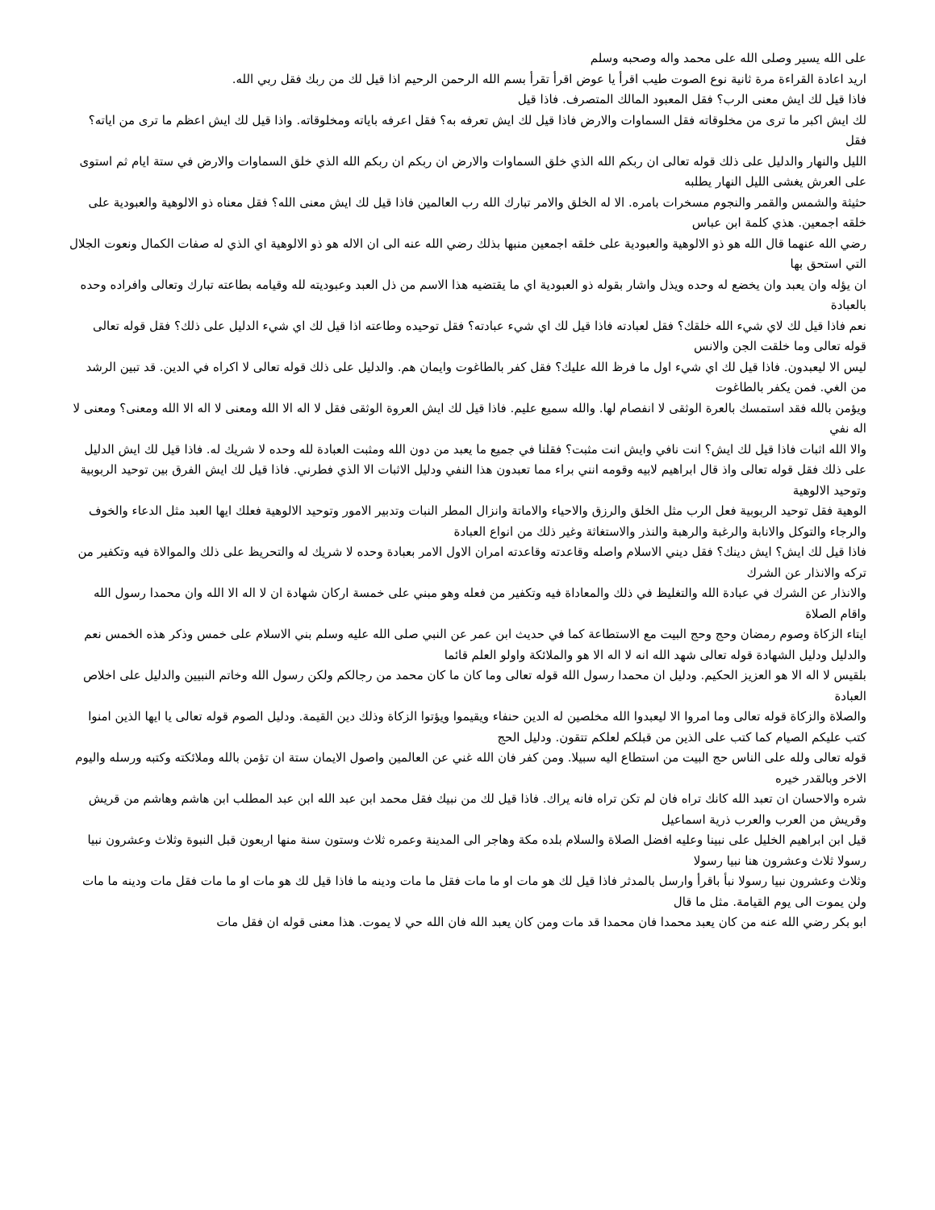على الله يسير وصلى الله على محمد واله وصحبه وسلم
اريد اعادة القراءة مرة ثانية نوع الصوت طيب اقرأ يا عوض اقرأ تقرأ بسم الله الرحمن الرحيم اذا قيل لك من ربك فقل ربي الله.
فاذا قيل لك ايش معنى الرب؟ فقل المعبود المالك المتصرف. فاذا قيل
لك ايش اكبر ما ترى من مخلوقاته فقل السماوات والارض فاذا قيل لك ايش تعرفه به؟ فقل اعرفه باياته ومخلوقاته. واذا قيل لك ايش اعظم ما ترى من اياته؟ فقل
الليل والنهار والدليل على ذلك قوله تعالى ان ربكم الله الذي خلق السماوات والارض ان ربكم ان ربكم الله الذي خلق السماوات والارض في ستة ايام ثم استوى على العرش يغشى الليل النهار يطلبه
حثيثة والشمس والقمر والنجوم مسخرات بامره. الا له الخلق والامر تبارك الله رب العالمين فاذا قيل لك ايش معنى الله؟ فقل معناه ذو الالوهية والعبودية على خلقه اجمعين. هذي كلمة ابن عباس
رضي الله عنهما قال الله هو ذو الالوهية والعبودية على خلقه اجمعين منبها بذلك رضي الله عنه الى ان الاله هو ذو الالوهية اي الذي له صفات الكمال ونعوت الجلال التي استحق بها
ان يؤله وان يعبد وان يخضع له وحده ويذل واشار بقوله ذو العبودية اي ما يقتضيه هذا الاسم من ذل العبد وعبوديته لله وقيامه بطاعته تبارك وتعالى وافراده وحده بالعبادة
نعم فاذا قيل لك لاي شيء الله خلقك؟ فقل لعبادته فاذا قيل لك اي شيء عبادته؟ فقل توحيده وطاعته اذا قيل لك اي شيء الدليل على ذلك؟ فقل قوله تعالى قوله تعالى وما خلقت الجن والانس
ليس الا ليعبدون. فاذا قيل لك اي شيء اول ما فرظ الله عليك؟ فقل كفر بالطاغوت وايمان هم. والدليل على ذلك قوله تعالى لا اكراه في الدين. قد تبين الرشد من الغي. فمن يكفر بالطاغوت
ويؤمن بالله فقد استمسك بالعرة الوثقى لا انفصام لها. والله سميع عليم. فاذا قيل لك ايش العروة الوثقى فقل لا اله الا الله ومعنى لا اله الا الله ومعنى؟ ومعنى لا اله نفي
والا الله اثبات فاذا قيل لك ايش؟ انت نافي وايش انت مثبت؟ فقلنا في جميع ما يعبد من دون الله ومثبت العبادة لله وحده لا شريك له. فاذا قيل لك ايش الدليل
على ذلك فقل قوله تعالى واذ قال ابراهيم لابيه وقومه انني براء مما تعبدون هذا النفي ودليل الاثبات الا الذي فطرني. فاذا قيل لك ايش الفرق بين توحيد الربوبية وتوحيد الالوهية
الوهية فقل توحيد الربوبية فعل الرب مثل الخلق والرزق والاحياء والاماتة وانزال المطر النبات وتدبير الامور وتوحيد الالوهية فعلك ايها العبد مثل الدعاء والخوف والرجاء والتوكل والانابة والرغبة والرهبة والنذر والاستغاثة وغير ذلك من انواع العبادة
فاذا قيل لك ايش؟ ايش دينك؟ فقل ديني الاسلام واصله وقاعدته وقاعدته امران الاول الامر بعبادة وحده لا شريك له والتحريظ على ذلك والموالاة فيه وتكفير من تركه والانذار عن الشرك
والانذار عن الشرك في عبادة الله والتغليظ في ذلك والمعاداة فيه وتكفير من فعله وهو مبني على خمسة اركان شهادة ان لا اله الا الله وان محمدا رسول الله واقام الصلاة
ايتاء الزكاة وصوم رمضان وحج وحج البيت مع الاستطاعة كما في حديث ابن عمر عن النبي صلى الله عليه وسلم بني الاسلام على خمس وذكر هذه الخمس نعم والدليل ودليل الشهادة قوله تعالى شهد الله انه لا اله الا هو والملائكة واولو العلم قائما
بلقيس لا اله الا هو العزيز الحكيم. ودليل ان محمدا رسول الله قوله تعالى وما كان ما كان محمد من رجالكم ولكن رسول الله وخاتم النبيين والدليل على اخلاص العبادة
والصلاة والزكاة قوله تعالى وما امروا الا ليعبدوا الله مخلصين له الدين حنفاء ويقيموا ويؤتوا الزكاة وذلك دين القيمة. ودليل الصوم قوله تعالى يا ايها الذين امنوا كتب عليكم الصيام كما كتب على الذين من قبلكم لعلكم تتقون. ودليل الحج
قوله تعالى ولله على الناس حج البيت من استطاع اليه سبيلا. ومن كفر فان الله غني عن العالمين واصول الايمان ستة ان تؤمن بالله وملائكته وكتبه ورسله واليوم الاخر وبالقدر خيره
شره والاحسان ان تعبد الله كانك تراه فان لم تكن تراه فانه يراك. فاذا قيل لك من نبيك فقل محمد ابن عبد الله ابن عبد المطلب ابن هاشم وهاشم من قريش وقريش من العرب والعرب ذرية اسماعيل
قيل ابن ابراهيم الخليل على نبينا وعليه افضل الصلاة والسلام بلده مكة وهاجر الى المدينة وعمره ثلاث وستون سنة منها اربعون قبل النبوة وثلاث وعشرون نبيا رسولا ثلاث وعشرون هنا نبيا رسولا
وثلاث وعشرون نبيا رسولا نبأ باقرأ وارسل بالمدثر فاذا قيل لك هو مات او ما مات فقل ما مات ودينه ما فاذا قيل لك هو مات او ما مات فقل مات ودينه ما مات ولن يموت الى يوم القيامة. مثل ما قال
ابو بكر رضي الله عنه من كان يعبد محمدا فان محمدا قد مات ومن كان يعبد الله فان الله حي لا يموت. هذا معنى قوله ان فقل مات